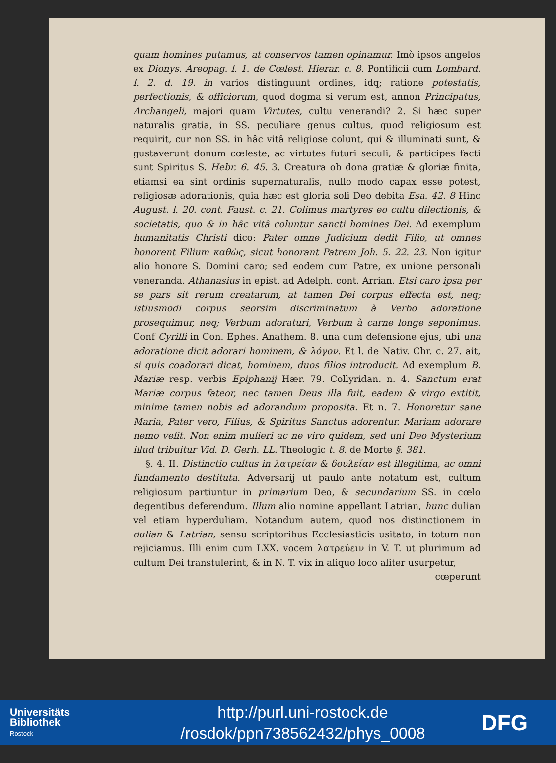quam homines putamus, at conservos tamen opinamur. Imò ipsos angelos ex Dionys. Areopag. l. 1. de Cœlest. Hierar. c. 8. Pontificii cum Lombard. l. 2. d. 19. in varios distinguunt ordines, idq; ratione potestatis, perfectionis, & officiorum, quod dogma si verum est, annon Principatus, Archangeli, majori quam Virtutes, cultu venerandi? 2. Si hæc super naturalis gratia, in SS. peculiare genus cultus, quod religiosum est requirit, cur non SS. in hâc vitâ religiose colunt, qui & illuminati sunt, & gustaverunt donum cœleste, ac virtutes futuri seculi, & participes facti sunt Spiritus S. Hebr. 6. 45. 3. Creatura ob dona gratiæ & gloriæ finita, etiamsi ea sint ordinis supernaturalis, nullo modo capax esse potest, religiosæ adorationis, quia hæc est gloria soli Deo debita Esa. 42. 8 Hinc August. l. 20. cont. Faust. c. 21. Colimus martyres eo cultu dilectionis, & societatis, quo & in hâc vitâ coluntur sancti homines Dei. Ad exemplum humanitatis Christi dico: Pater omne Judicium dedit Filio, ut omnes honorent Filium καθὼς, sicut honorant Patrem Joh. 5. 22. 23. Non igitur alio honore S. Domini caro; sed eodem cum Patre, ex unione personali veneranda. Athanasius in epist. ad Adelph. cont. Arrian. Etsi caro ipsa per se pars sit rerum creatarum, at tamen Dei corpus effecta est, neq; istiusmodi corpus seorsim discriminatum à Verbo adoratione prosequimur, neq; Verbum adoraturi, Verbum à carne longe seponimus. Conf Cyrilli in Con. Ephes. Anathem. 8. una cum defensione ejus, ubi una adoratione dicit adorari hominem, & λόγον. Et l. de Nativ. Chr. c. 27. ait, si quis coadorari dicat, hominem, duos filios introducit. Ad exemplum B. Mariæ resp. verbis Epiphanij Hær. 79. Collyridan. n. 4. Sanctum erat Mariæ corpus fateor, nec tamen Deus illa fuit, eadem & virgo extitit, minime tamen nobis ad adorandum proposita. Et n. 7. Honoretur sane Maria, Pater vero, Filius, & Spiritus Sanctus adorentur. Mariam adorare nemo velit. Non enim mulieri ac ne viro quidem, sed uni Deo Mysterium illud tribuitur Vid. D. Gerh. LL. Theologic t. 8. de Morte §. 381.
§. 4. II. Distinctio cultus in λατρείαν & δουλείαν est illegitima, ac omni fundamento destituta. Adversarij ut paulo ante notatum est, cultum religiosum partiuntur in primarium Deo, & secundarium SS. in cœlo degentibus deferendum. Illum alio nomine appellant Latrian, hunc dulian vel etiam hyperduliam. Notandum autem, quod nos distinctionem in dulian & Latrian, sensu scriptoribus Ecclesiasticis usitato, in totum non rejiciamus. Illi enim cum LXX. vocem λατρεύειν in V. T. ut plurimum ad cultum Dei transtulerint, & in N. T. vix in aliquo loco aliter usurpetur,
cœperunt
Universitäts
Bibliothek
Rostock
http://purl.uni-rostock.de
/rosdok/ppn738562432/phys_0008
DFG